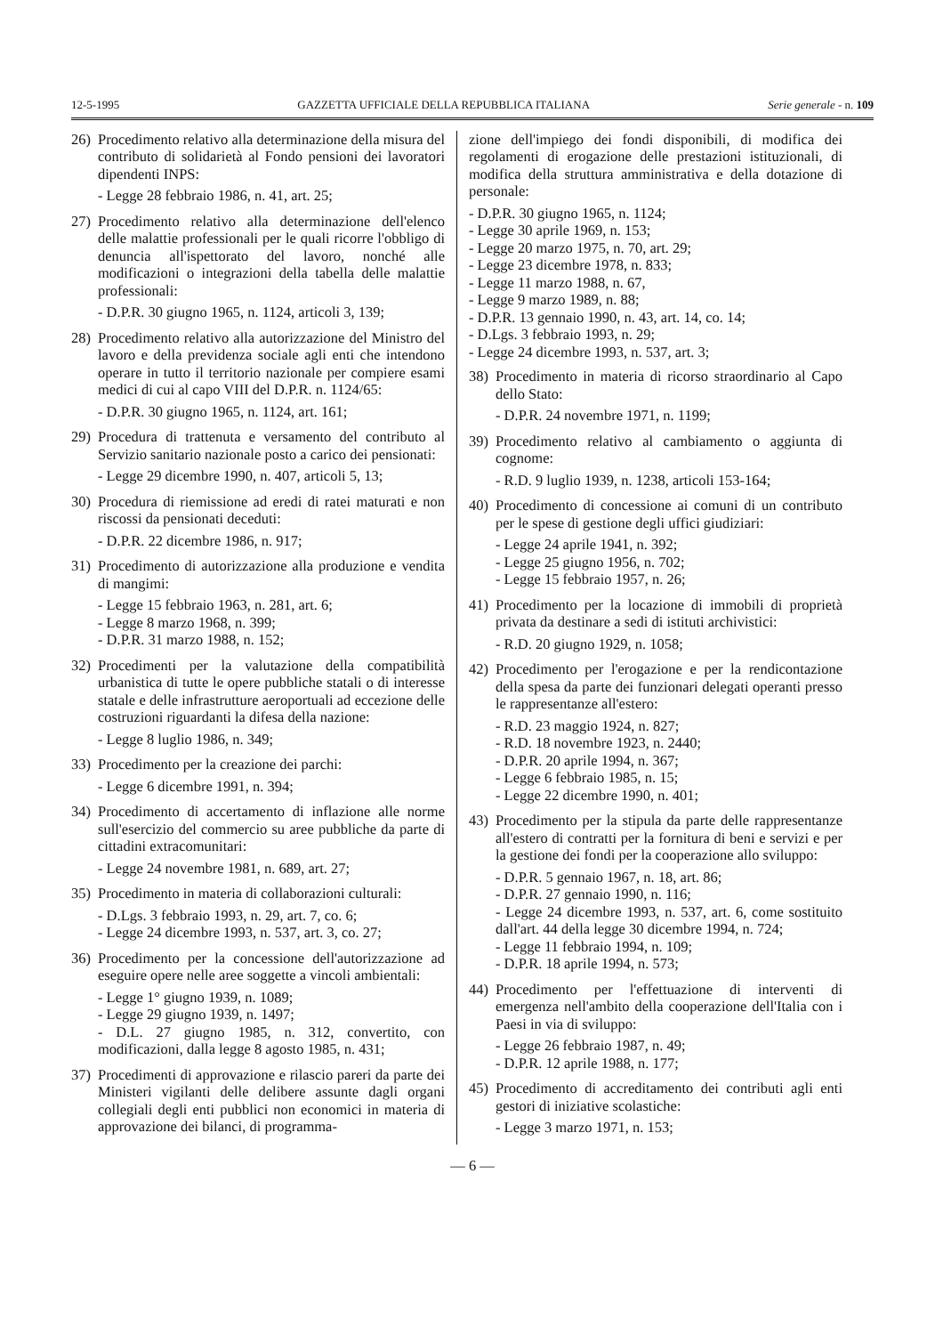12-5-1995 GAZZETTA UFFICIALE DELLA REPUBBLICA ITALIANA Serie generale - n. 109
26) Procedimento relativo alla determinazione della misura del contributo di solidarietà al Fondo pensioni dei lavoratori dipendenti INPS:
- Legge 28 febbraio 1986, n. 41, art. 25;
27) Procedimento relativo alla determinazione dell'elenco delle malattie professionali per le quali ricorre l'obbligo di denuncia all'ispettorato del lavoro, nonché alle modificazioni o integrazioni della tabella delle malattie professionali:
- D.P.R. 30 giugno 1965, n. 1124, articoli 3, 139;
28) Procedimento relativo alla autorizzazione del Ministro del lavoro e della previdenza sociale agli enti che intendono operare in tutto il territorio nazionale per compiere esami medici di cui al capo VIII del D.P.R. n. 1124/65:
- D.P.R. 30 giugno 1965, n. 1124, art. 161;
29) Procedura di trattenuta e versamento del contributo al Servizio sanitario nazionale posto a carico dei pensionati:
- Legge 29 dicembre 1990, n. 407, articoli 5, 13;
30) Procedura di riemissione ad eredi di ratei maturati e non riscossi da pensionati deceduti:
- D.P.R. 22 dicembre 1986, n. 917;
31) Procedimento di autorizzazione alla produzione e vendita di mangimi:
- Legge 15 febbraio 1963, n. 281, art. 6;
- Legge 8 marzo 1968, n. 399;
- D.P.R. 31 marzo 1988, n. 152;
32) Procedimenti per la valutazione della compatibilità urbanistica di tutte le opere pubbliche statali o di interesse statale e delle infrastrutture aeroportuali ad eccezione delle costruzioni riguardanti la difesa della nazione:
- Legge 8 luglio 1986, n. 349;
33) Procedimento per la creazione dei parchi:
- Legge 6 dicembre 1991, n. 394;
34) Procedimento di accertamento di inflazione alle norme sull'esercizio del commercio su aree pubbliche da parte di cittadini extracomunitari:
- Legge 24 novembre 1981, n. 689, art. 27;
35) Procedimento in materia di collaborazioni culturali:
- D.Lgs. 3 febbraio 1993, n. 29, art. 7, co. 6;
- Legge 24 dicembre 1993, n. 537, art. 3, co. 27;
36) Procedimento per la concessione dell'autorizzazione ad eseguire opere nelle aree soggette a vincoli ambientali:
- Legge 1° giugno 1939, n. 1089;
- Legge 29 giugno 1939, n. 1497;
- D.L. 27 giugno 1985, n. 312, convertito, con modificazioni, dalla legge 8 agosto 1985, n. 431;
37) Procedimenti di approvazione e rilascio pareri da parte dei Ministeri vigilanti delle delibere assunte dagli organi collegiali degli enti pubblici non economici in materia di approvazione dei bilanci, di programma-
zione dell'impiego dei fondi disponibili, di modifica dei regolamenti di erogazione delle prestazioni istituzionali, di modifica della struttura amministrativa e della dotazione di personale:
- D.P.R. 30 giugno 1965, n. 1124;
- Legge 30 aprile 1969, n. 153;
- Legge 20 marzo 1975, n. 70, art. 29;
- Legge 23 dicembre 1978, n. 833;
- Legge 11 marzo 1988, n. 67,
- Legge 9 marzo 1989, n. 88;
- D.P.R. 13 gennaio 1990, n. 43, art. 14, co. 14;
- D.Lgs. 3 febbraio 1993, n. 29;
- Legge 24 dicembre 1993, n. 537, art. 3;
38) Procedimento in materia di ricorso straordinario al Capo dello Stato:
- D.P.R. 24 novembre 1971, n. 1199;
39) Procedimento relativo al cambiamento o aggiunta di cognome:
- R.D. 9 luglio 1939, n. 1238, articoli 153-164;
40) Procedimento di concessione ai comuni di un contributo per le spese di gestione degli uffici giudiziari:
- Legge 24 aprile 1941, n. 392;
- Legge 25 giugno 1956, n. 702;
- Legge 15 febbraio 1957, n. 26;
41) Procedimento per la locazione di immobili di proprietà privata da destinare a sedi di istituti archivistici:
- R.D. 20 giugno 1929, n. 1058;
42) Procedimento per l'erogazione e per la rendicontazione della spesa da parte dei funzionari delegati operanti presso le rappresentanze all'estero:
- R.D. 23 maggio 1924, n. 827;
- R.D. 18 novembre 1923, n. 2440;
- D.P.R. 20 aprile 1994, n. 367;
- Legge 6 febbraio 1985, n. 15;
- Legge 22 dicembre 1990, n. 401;
43) Procedimento per la stipula da parte delle rappresentanze all'estero di contratti per la fornitura di beni e servizi e per la gestione dei fondi per la cooperazione allo sviluppo:
- D.P.R. 5 gennaio 1967, n. 18, art. 86;
- D.P.R. 27 gennaio 1990, n. 116;
- Legge 24 dicembre 1993, n. 537, art. 6, come sostituito dall'art. 44 della legge 30 dicembre 1994, n. 724;
- Legge 11 febbraio 1994, n. 109;
- D.P.R. 18 aprile 1994, n. 573;
44) Procedimento per l'effettuazione di interventi di emergenza nell'ambito della cooperazione dell'Italia con i Paesi in via di sviluppo:
- Legge 26 febbraio 1987, n. 49;
- D.P.R. 12 aprile 1988, n. 177;
45) Procedimento di accreditamento dei contributi agli enti gestori di iniziative scolastiche:
- Legge 3 marzo 1971, n. 153;
— 6 —